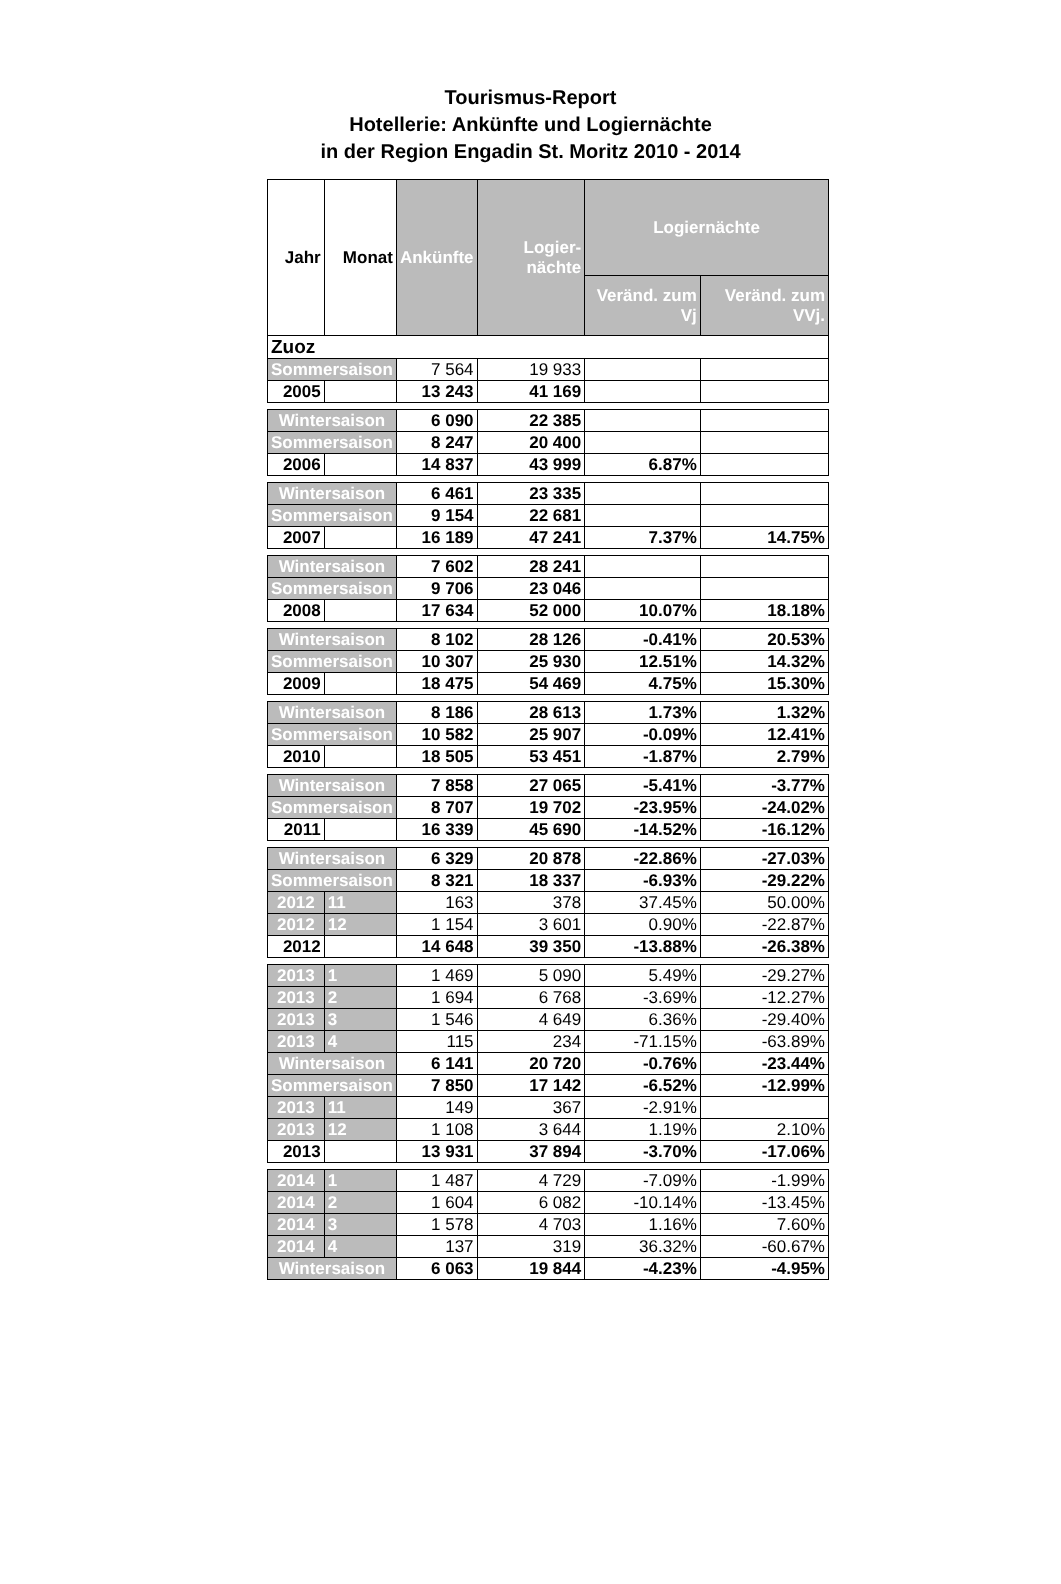Tourismus-Report
Hotellerie: Ankünfte und Logiernächte
in der Region Engadin St. Moritz 2010 - 2014
| Jahr | Monat | Ankünfte | Logier-nächte | Logiernächte | |
| --- | --- | --- | --- | --- | --- |
| | | | | Veränd. zum Vj | Veränd. zum VVj. |
| Zuoz | | | | | |
| Sommersaison | | 7 564 | 19 933 | | |
| 2005 | | 13 243 | 41 169 | | |
| Wintersaison | | 6 090 | 22 385 | | |
| Sommersaison | | 8 247 | 20 400 | | |
| 2006 | | 14 837 | 43 999 | 6.87% | |
| Wintersaison | | 6 461 | 23 335 | | |
| Sommersaison | | 9 154 | 22 681 | | |
| 2007 | | 16 189 | 47 241 | 7.37% | 14.75% |
| Wintersaison | | 7 602 | 28 241 | | |
| Sommersaison | | 9 706 | 23 046 | | |
| 2008 | | 17 634 | 52 000 | 10.07% | 18.18% |
| Wintersaison | | 8 102 | 28 126 | -0.41% | 20.53% |
| Sommersaison | | 10 307 | 25 930 | 12.51% | 14.32% |
| 2009 | | 18 475 | 54 469 | 4.75% | 15.30% |
| Wintersaison | | 8 186 | 28 613 | 1.73% | 1.32% |
| Sommersaison | | 10 582 | 25 907 | -0.09% | 12.41% |
| 2010 | | 18 505 | 53 451 | -1.87% | 2.79% |
| Wintersaison | | 7 858 | 27 065 | -5.41% | -3.77% |
| Sommersaison | | 8 707 | 19 702 | -23.95% | -24.02% |
| 2011 | | 16 339 | 45 690 | -14.52% | -16.12% |
| Wintersaison | | 6 329 | 20 878 | -22.86% | -27.03% |
| Sommersaison | | 8 321 | 18 337 | -6.93% | -29.22% |
| 2012 | 11 | 163 | 378 | 37.45% | 50.00% |
| 2012 | 12 | 1 154 | 3 601 | 0.90% | -22.87% |
| 2012 | | 14 648 | 39 350 | -13.88% | -26.38% |
| 2013 | 1 | 1 469 | 5 090 | 5.49% | -29.27% |
| 2013 | 2 | 1 694 | 6 768 | -3.69% | -12.27% |
| 2013 | 3 | 1 546 | 4 649 | 6.36% | -29.40% |
| 2013 | 4 | 115 | 234 | -71.15% | -63.89% |
| Wintersaison | | 6 141 | 20 720 | -0.76% | -23.44% |
| Sommersaison | | 7 850 | 17 142 | -6.52% | -12.99% |
| 2013 | 11 | 149 | 367 | -2.91% | |
| 2013 | 12 | 1 108 | 3 644 | 1.19% | 2.10% |
| 2013 | | 13 931 | 37 894 | -3.70% | -17.06% |
| 2014 | 1 | 1 487 | 4 729 | -7.09% | -1.99% |
| 2014 | 2 | 1 604 | 6 082 | -10.14% | -13.45% |
| 2014 | 3 | 1 578 | 4 703 | 1.16% | 7.60% |
| 2014 | 4 | 137 | 319 | 36.32% | -60.67% |
| Wintersaison | | 6 063 | 19 844 | -4.23% | -4.95% |